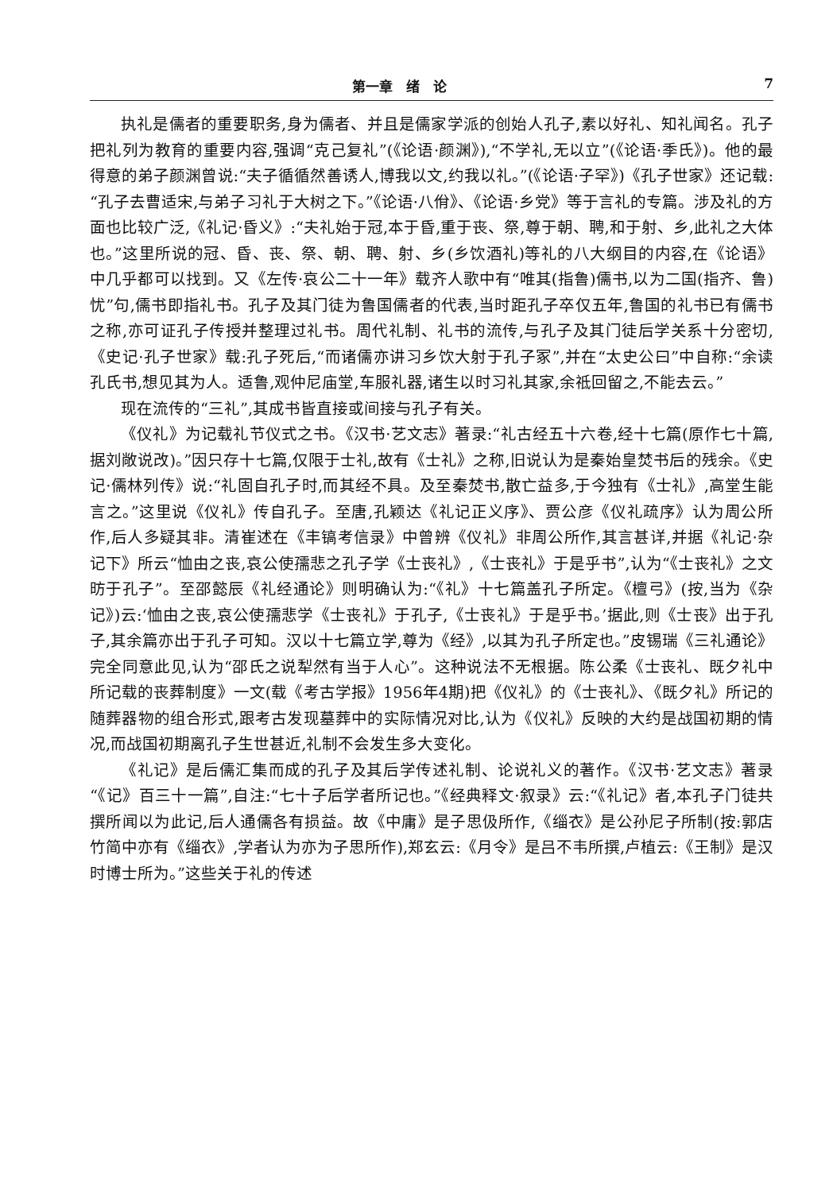第一章　绪　论 7
执礼是儒者的重要职务,身为儒者、并且是儒家学派的创始人孔子,素以好礼、知礼闻名。孔子把礼列为教育的重要内容,强调“克己复礼”(《论语·颜渊》),“不学礼,无以立”(《论语·季氏》)。他的最得意的弟子颜渊曾说:“夫子循循然善诱人,博我以文,约我以礼。”(《论语·子罕》)《孔子世家》还记载:“孔子去曹适宋,与弟子习礼于大树之下。”《论语·八佾》、《论语·乡党》等于言礼的专篇。涉及礼的方面也比较广泛,《礼记·昏义》:“夫礼始于冠,本于昏,重于丧、祭,尊于朝、聘,和于射、乡,此礼之大体也。”这里所说的冠、昏、丧、祭、朝、聘、射、乡(乡饮酒礼)等礼的八大纲目的内容,在《论语》中几乎都可以找到。又《左传·哀公二十一年》载齐人歌中有“唯其(指鲁)儒书,以为二国(指齐、鲁)忧”句,儒书即指礼书。孔子及其门徒为鲁国儒者的代表,当时距孔子卒仅五年,鲁国的礼书已有儒书之称,亦可证孔子传授并整理过礼书。周代礼制、礼书的流传,与孔子及其门徒后学关系十分密切,《史记·孔子世家》载:孔子死后,“而诸儒亦讲习乡饮大射于孔子冢”,并在“太史公曰”中自称:“余读孔氏书,想见其为人。适鲁,观仲尼庙堂,车服礼器,诸生以时习礼其家,余祗回留之,不能去云。”
现在流传的“三礼”,其成书皆直接或间接与孔子有关。
《仪礼》为记载礼节仪式之书。《汉书·艺文志》著录:“礼古经五十六卷,经十七篇(原作七十篇,据刘敞说改)。”因只存十七篇,仅限于士礼,故有《士礼》之称,旧说认为是秦始皇焚书后的残余。《史记·儒林列传》说:“礼固自孔子时,而其经不具。及至秦焚书,散亡益多,于今独有《士礼》,高堂生能言之。”这里说《仪礼》传自孔子。至唐,孔颖达《礼记正义序》、贾公彦《仪礼疏序》认为周公所作,后人多疑其非。清崔述在《丰镐考信录》中曾辨《仪礼》非周公所作,其言甚详,并据《礼记·杂记下》所云“恤由之丧,哀公使孺悲之孔子学《士丧礼》,《士丧礼》于是乎书”,认为“《士丧礼》之文昉于孔子”。至邵懿辰《礼经通论》则明确认为:“《礼》十七篇盖孔子所定。《檀弓》(按,当为《杂记》)云:‘恤由之丧,哀公使孺悲学《士丧礼》于孔子,《士丧礼》于是乎书。’据此,则《士丧》出于孔子,其余篇亦出于孔子可知。汉以十七篇立学,尊为《经》,以其为孔子所定也。”皮锡瑞《三礼通论》完全同意此见,认为“邵氏之说犁然有当于人心”。这种说法不无根据。陈公柔《士丧礼、既夕礼中所记载的丧葬制度》一文(载《考古学报》1956年4期)把《仪礼》的《士丧礼》、《既夕礼》所记的随葬器物的组合形式,跟考古发现墓葬中的实际情况对比,认为《仪礼》反映的大约是战国初期的情况,而战国初期离孔子生世甚近,礼制不会发生多大变化。
《礼记》是后儒汇集而成的孔子及其后学传述礼制、论说礼义的著作。《汉书·艺文志》著录“《记》百三十一篇”,自注:“七十子后学者所记也。”《经典释文·叙录》云:“《礼记》者,本孔子门徒共撰所闻以为此记,后人通儒各有损益。故《中庸》是子思伋所作,《缁衣》是公孙尼子所制(按:郭店竹简中亦有《缁衣》,学者认为亦为子思所作),郑玄云:《月令》是吕不韦所撰,卢植云:《王制》是汉时博士所为。”这些关于礼的传述